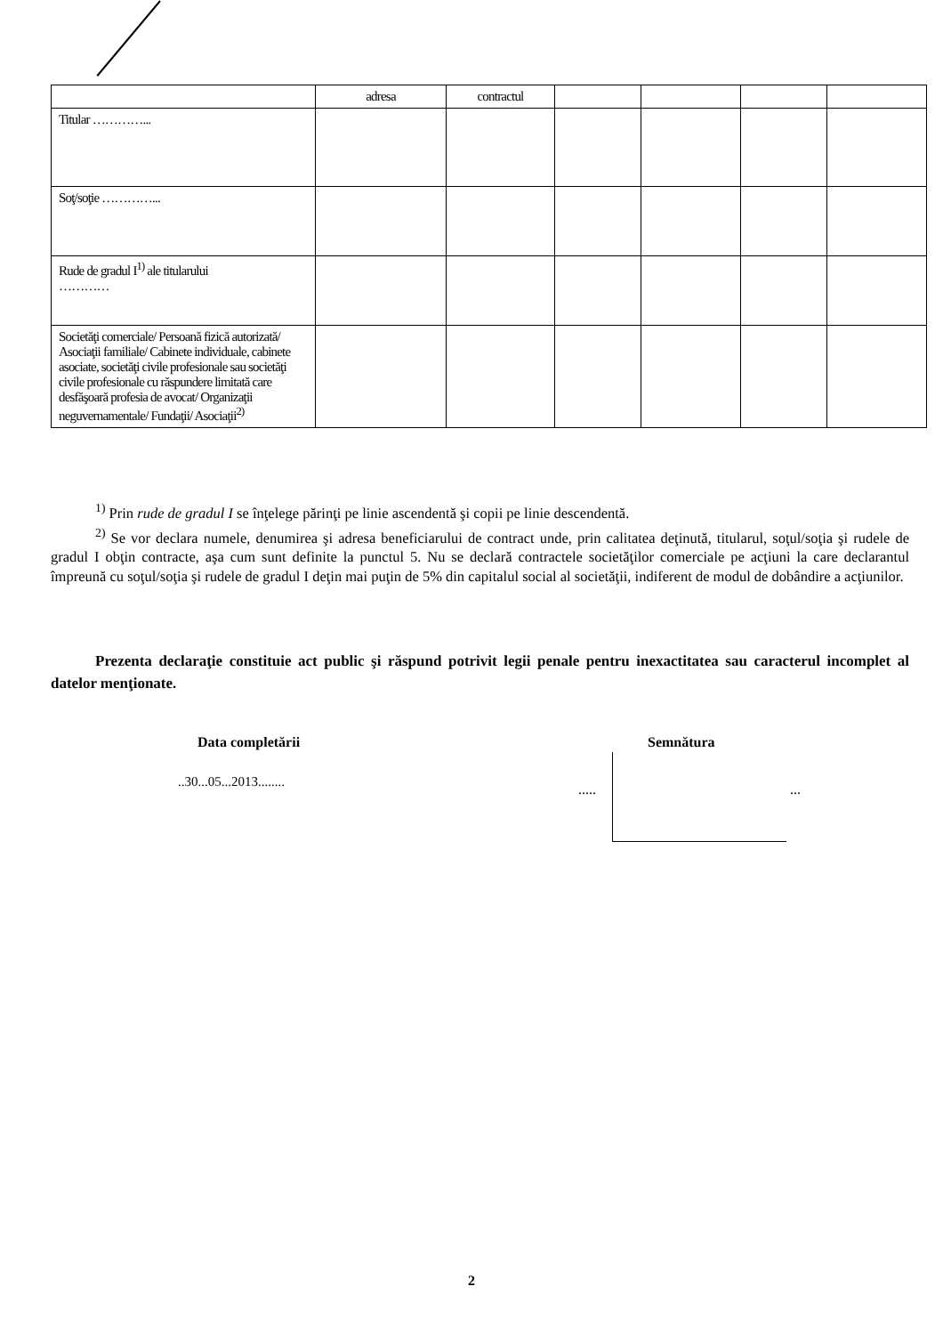| | adresa | contractul | | | | |
| Titular …………... | | | | | | |
| Soţ/soţie …………... | | | | | | |
| Rude de gradul I<sup>1)</sup> ale titularului ………… | | | | | | |
| Societăţi comerciale/ Persoană fizică autorizată/ Asociaţii familiale/ Cabinete individuale, cabinete asociate, societăţi civile profesionale sau societăţi civile profesionale cu răspundere limitată care desfăşoară profesia de avocat/ Organizaţii neguvernamentale/ Fundaţii/ Asociaţii<sup>2)</sup> | | | | | | |
<sup>1)</sup> Prin rude de gradul I se înţelege părinţi pe linie ascendentă şi copii pe linie descendentă.
<sup>2)</sup> Se vor declara numele, denumirea şi adresa beneficiarului de contract unde, prin calitatea deţinută, titularul, soţul/soţia şi rudele de gradul I obţin contracte, aşa cum sunt definite la punctul 5. Nu se declară contractele societăţilor comerciale pe acţiuni la care declarantul împreună cu soţul/soţia şi rudele de gradul I deţin mai puţin de 5% din capitalul social al societăţii, indiferent de modul de dobândire a acţiunilor.
Prezenta declaraţie constituie act public şi răspund potrivit legii penale pentru inexactitatea sau caracterul incomplet al datelor menţionate.
Data completării Semnătura
..30...05...2013........ ..... ...
2